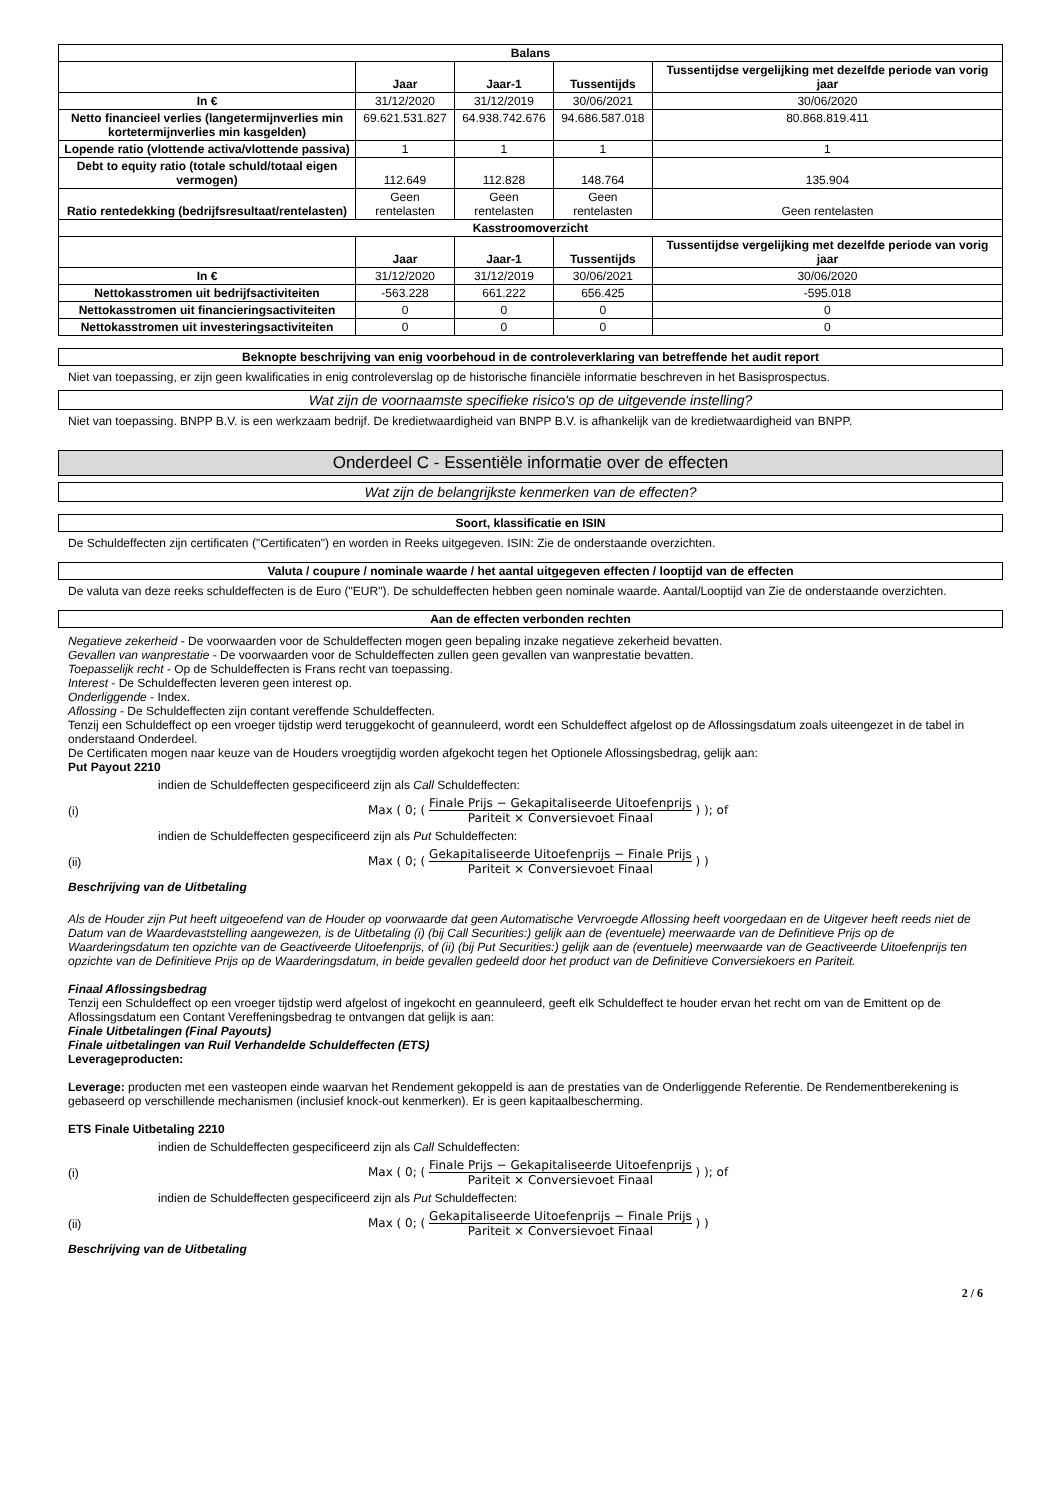| Balans | | | | |
| --- | --- | --- | --- | --- |
| | Jaar | Jaar-1 | Tussentijds | Tussentijdse vergelijking met dezelfde periode van vorig jaar |
| In € | 31/12/2020 | 31/12/2019 | 30/06/2021 | 30/06/2020 |
| Netto financieel verlies (langetermijnverlies min kortetermijnverlies min kasgelden) | 69.621.531.827 | 64.938.742.676 | 94.686.587.018 | 80.868.819.411 |
| Lopende ratio (vlottende activa/vlottende passiva) | 1 | 1 | 1 | 1 |
| Debt to equity ratio (totale schuld/totaal eigen vermogen) | 112.649 | 112.828 | 148.764 | 135.904 |
| Ratio rentedekking (bedrijfsresultaat/rentelasten) | Geen rentelasten | Geen rentelasten | Geen rentelasten | Geen rentelasten |
| Kasstroomoverzicht | | | | |
| | Jaar | Jaar-1 | Tussentijds | Tussentijdse vergelijking met dezelfde periode van vorig jaar |
| In € | 31/12/2020 | 31/12/2019 | 30/06/2021 | 30/06/2020 |
| Nettokasstromen uit bedrijfsactiviteiten | -563.228 | 661.222 | 656.425 | -595.018 |
| Nettokasstromen uit financieringsactiviteiten | 0 | 0 | 0 | 0 |
| Nettokasstromen uit investeringsactiviteiten | 0 | 0 | 0 | 0 |
Beknopte beschrijving van enig voorbehoud in de controleverklaring van betreffende het audit report
Niet van toepassing, er zijn geen kwalificaties in enig controleverslag op de historische financiële informatie beschreven in het Basisprospectus.
Wat zijn de voornaamste specifieke risico's op de uitgevende instelling?
Niet van toepassing. BNPP B.V. is een werkzaam bedrijf. De kredietwaardigheid van BNPP B.V. is afhankelijk van de kredietwaardigheid van BNPP.
Onderdeel C - Essentiële informatie over de effecten
Wat zijn de belangrijkste kenmerken van de effecten?
Soort, klassificatie en ISIN
De Schuldeffecten zijn certificaten ("Certificaten") en worden in Reeks uitgegeven. ISIN: Zie de onderstaande overzichten.
Valuta / coupure / nominale waarde / het aantal uitgegeven effecten / looptijd van de effecten
De valuta van deze reeks schuldeffecten is de Euro ("EUR"). De schuldeffecten hebben geen nominale waarde. Aantal/Looptijd van Zie de onderstaande overzichten.
Aan de effecten verbonden rechten
Negatieve zekerheid - De voorwaarden voor de Schuldeffecten mogen geen bepaling inzake negatieve zekerheid bevatten.
Gevallen van wanprestatie - De voorwaarden voor de Schuldeffecten zullen geen gevallen van wanprestatie bevatten.
Toepasselijk recht - Op de Schuldeffecten is Frans recht van toepassing.
Interest - De Schuldeffecten leveren geen interest op.
Onderliggende - Index.
Aflossing - De Schuldeffecten zijn contant vereffende Schuldeffecten.
Tenzij een Schuldeffect op een vroeger tijdstip werd teruggekocht of geannuleerd, wordt een Schuldeffect afgelost op de Aflossingsdatum zoals uiteengezet in de tabel in onderstaand Onderdeel.
De Certificaten mogen naar keuze van de Houders vroegtijdig worden afgekocht tegen het Optionele Aflossingsbedrag, gelijk aan:
Put Payout 2210
indien de Schuldeffecten gespecificeerd zijn als Call Schuldeffecten:
(i)
Max ( 0; (
Finale Prijs − Gekapitaliseerde Uitoefenprijs
Pariteit × Conversievoet Finaal
) ); of
indien de Schuldeffecten gespecificeerd zijn als Put Schuldeffecten:
(ii)
Max ( 0; (
Gekapitaliseerde Uitoefenprijs − Finale Prijs
Pariteit × Conversievoet Finaal
) )
Beschrijving van de Uitbetaling
Als de Houder zijn Put heeft uitgeoefend van de Houder op voorwaarde dat geen Automatische Vervroegde Aflossing heeft voorgedaan en de Uitgever heeft reeds niet de Datum van de Waardevaststelling aangewezen, is de Uitbetaling (i) (bij Call Securities:) gelijk aan de (eventuele) meerwaarde van de Definitieve Prijs op de Waarderingsdatum ten opzichte van de Geactiveerde Uitoefenprijs, of (ii) (bij Put Securities:) gelijk aan de (eventuele) meerwaarde van de Geactiveerde Uitoefenprijs ten opzichte van de Definitieve Prijs op de Waarderingsdatum, in beide gevallen gedeeld door het product van de Definitieve Conversiekoers en Pariteit.
Finaal Aflossingsbedrag
Tenzij een Schuldeffect op een vroeger tijdstip werd afgelost of ingekocht en geannuleerd, geeft elk Schuldeffect te houder ervan het recht om van de Emittent op de Aflossingsdatum een Contant Vereffeningsbedrag te ontvangen dat gelijk is aan:
Finale Uitbetalingen (Final Payouts)
Finale uitbetalingen van Ruil Verhandelde Schuldeffecten (ETS)
Leverageproducten:
Leverage: producten met een vasteopen einde waarvan het Rendement gekoppeld is aan de prestaties van de Onderliggende Referentie. De Rendementberekening is gebaseerd op verschillende mechanismen (inclusief knock-out kenmerken). Er is geen kapitaalbescherming.
ETS Finale Uitbetaling 2210
indien de Schuldeffecten gespecificeerd zijn als Call Schuldeffecten:
(i)
Max ( 0; (
Finale Prijs − Gekapitaliseerde Uitoefenprijs
Pariteit × Conversievoet Finaal
) ); of
indien de Schuldeffecten gespecificeerd zijn als Put Schuldeffecten:
(ii)
Max ( 0; (
Gekapitaliseerde Uitoefenprijs − Finale Prijs
Pariteit × Conversievoet Finaal
) )
Beschrijving van de Uitbetaling
2 / 6